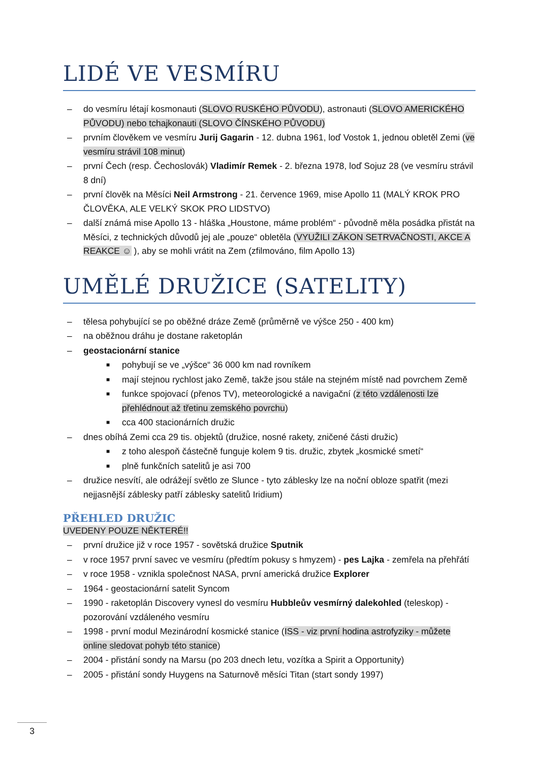LIDÉ VE VESMÍRU
– do vesmíru létají kosmonauti (SLOVO RUSKÉHO PŮVODU), astronauti (SLOVO AMERICKÉHO PŮVODU) nebo tchajkonauti (SLOVO ČÍNSKÉHO PŮVODU)
– prvním člověkem ve vesmíru Jurij Gagarin - 12. dubna 1961, loď Vostok 1, jednou obletěl Zemi (ve vesmíru strávil 108 minut)
– první Čech (resp. Čechoslovák) Vladimír Remek - 2. března 1978, loď Sojuz 28 (ve vesmíru strávil 8 dní)
– první člověk na Měsíci Neil Armstrong - 21. července 1969, mise Apollo 11 (MALÝ KROK PRO ČLOVĚKA, ALE VELKÝ SKOK PRO LIDSTVO)
– další známá mise Apollo 13 - hláška „Houstone, máme problém“ - původně měla posádka přistát na Měsíci, z technických důvodů jej ale „pouze“ obletěla (VYUŽILI ZÁKON SETRVAČNOSTI, AKCE A REAKCE ☺ ), aby se mohli vrátit na Zem (zfilmováno, film Apollo 13)
UMĚLÉ DRUŽICE (SATELITY)
– tělesa pohybující se po oběžné dráze Země (průměrně ve výšce 250 - 400 km)
– na oběžnou dráhu je dostane raketoplán
– geostacionární stanice
■ pohybují se ve „výšce“ 36 000 km nad rovníkem
■ mají stejnou rychlost jako Země, takže jsou stále na stejném místě nad povrchem Země
■ funkce spojovací (přenos TV), meteorologické a navigační (z této vzdálenosti lze přehlédnout až třetinu zemského povrchu)
■ cca 400 stacionárních družic
– dnes obíhá Zemi cca 29 tis. objektů (družice, nosné rakety, zničené části družic)
■ z toho alespoň částečně funguje kolem 9 tis. družic, zbytek „kosmické smetí“
■ plně funkčních satelitů je asi 700
– družice nesvítí, ale odrážejí světlo ze Slunce - tyto záblesky lze na noční obloze spatřit (mezi nejjasnější záblesky patří záblesky satelitů Iridium)
PŘEHLED DRUŽIC
UVEDENY POUZE NĚKTERÉ!!
– první družice již v roce 1957 - sovětská družice Sputnik
– v roce 1957 první savec ve vesmíru (předtím pokusy s hmyzem) - pes Lajka - zemřela na přehřátí
– v roce 1958 - vznikla společnost NASA, první americká družice Explorer
– 1964 - geostacionární satelit Syncom
– 1990 - raketoplán Discovery vynesl do vesmíru Hubbleův vesmírný dalekohled (teleskop) - pozorování vzdáleného vesmíru
– 1998 - první modul Mezinárodní kosmické stanice (ISS - viz první hodina astrofyziky - můžete online sledovat pohyb této stanice)
– 2004 - přistání sondy na Marsu (po 203 dnech letu, vozítka a Spirit a Opportunity)
– 2005 - přistání sondy Huygens na Saturnově měsíci Titan (start sondy 1997)
3